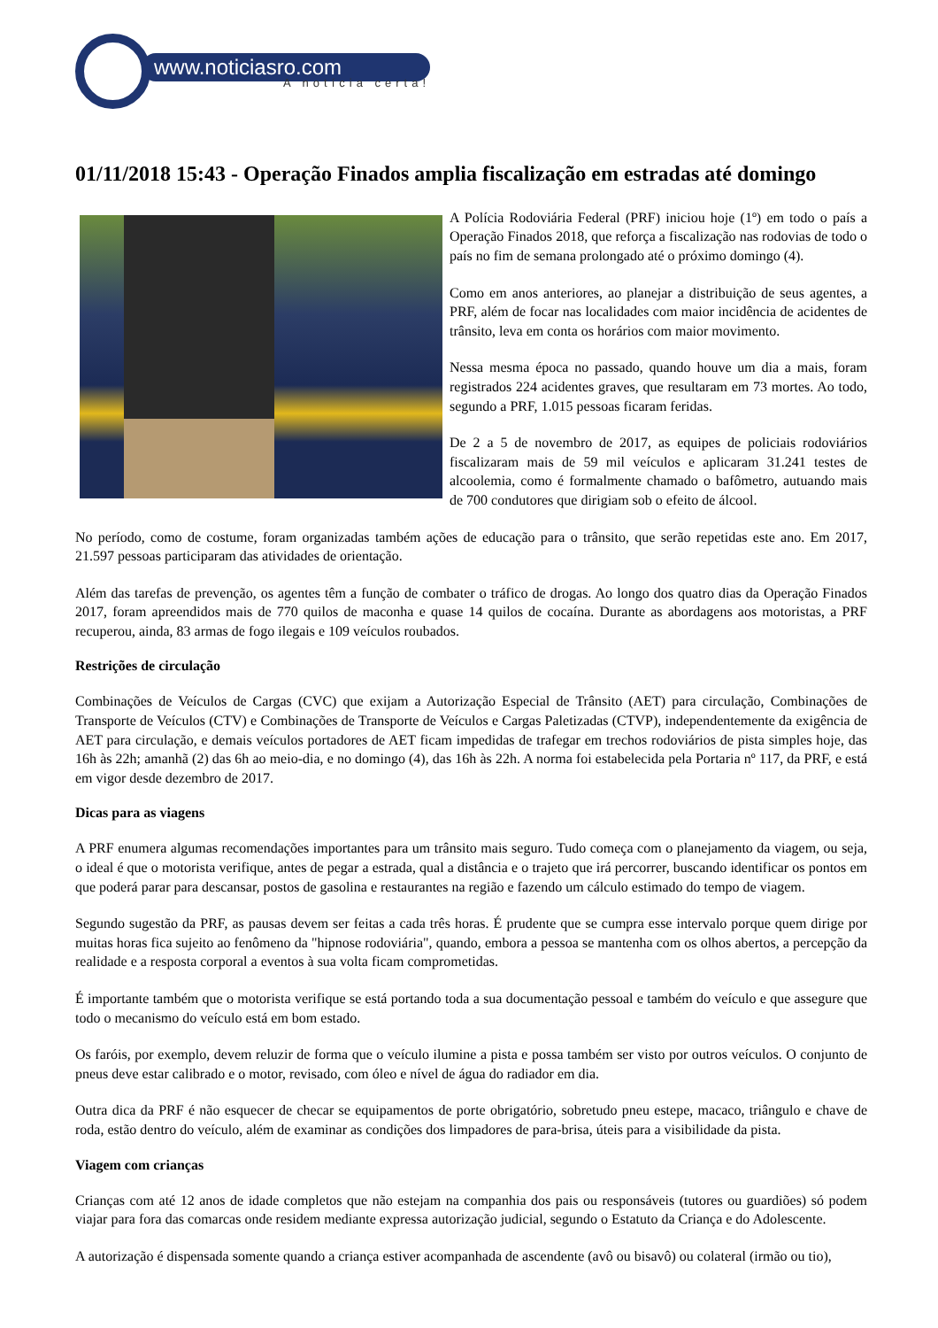www.noticiasro.com
A notícia certa!
01/11/2018 15:43 - Operação Finados amplia fiscalização em estradas até domingo
A Polícia Rodoviária Federal (PRF) iniciou hoje (1º) em todo o país a Operação Finados 2018, que reforça a fiscalização nas rodovias de todo o país no fim de semana prolongado até o próximo domingo (4).
Como em anos anteriores, ao planejar a distribuição de seus agentes, a PRF, além de focar nas localidades com maior incidência de acidentes de trânsito, leva em conta os horários com maior movimento.
Nessa mesma época no passado, quando houve um dia a mais, foram registrados 224 acidentes graves, que resultaram em 73 mortes. Ao todo, segundo a PRF, 1.015 pessoas ficaram feridas.
De 2 a 5 de novembro de 2017, as equipes de policiais rodoviários fiscalizaram mais de 59 mil veículos e aplicaram 31.241 testes de alcoolemia, como é formalmente chamado o bafômetro, autuando mais de 700 condutores que dirigiam sob o efeito de álcool.
No período, como de costume, foram organizadas também ações de educação para o trânsito, que serão repetidas este ano. Em 2017, 21.597 pessoas participaram das atividades de orientação.
Além das tarefas de prevenção, os agentes têm a função de combater o tráfico de drogas. Ao longo dos quatro dias da Operação Finados 2017, foram apreendidos mais de 770 quilos de maconha e quase 14 quilos de cocaína. Durante as abordagens aos motoristas, a PRF recuperou, ainda, 83 armas de fogo ilegais e 109 veículos roubados.
Restrições de circulação
Combinações de Veículos de Cargas (CVC) que exijam a Autorização Especial de Trânsito (AET) para circulação, Combinações de Transporte de Veículos (CTV) e Combinações de Transporte de Veículos e Cargas Paletizadas (CTVP), independentemente da exigência de AET para circulação, e demais veículos portadores de AET ficam impedidas de trafegar em trechos rodoviários de pista simples hoje, das 16h às 22h; amanhã (2) das 6h ao meio-dia, e no domingo (4), das 16h às 22h. A norma foi estabelecida pela Portaria nº 117, da PRF, e está em vigor desde dezembro de 2017.
Dicas para as viagens
A PRF enumera algumas recomendações importantes para um trânsito mais seguro. Tudo começa com o planejamento da viagem, ou seja, o ideal é que o motorista verifique, antes de pegar a estrada, qual a distância e o trajeto que irá percorrer, buscando identificar os pontos em que poderá parar para descansar, postos de gasolina e restaurantes na região e fazendo um cálculo estimado do tempo de viagem.
Segundo sugestão da PRF, as pausas devem ser feitas a cada três horas. É prudente que se cumpra esse intervalo porque quem dirige por muitas horas fica sujeito ao fenômeno da "hipnose rodoviária", quando, embora a pessoa se mantenha com os olhos abertos, a percepção da realidade e a resposta corporal a eventos à sua volta ficam comprometidas.
É importante também que o motorista verifique se está portando toda a sua documentação pessoal e também do veículo e que assegure que todo o mecanismo do veículo está em bom estado.
Os faróis, por exemplo, devem reluzir de forma que o veículo ilumine a pista e possa também ser visto por outros veículos. O conjunto de pneus deve estar calibrado e o motor, revisado, com óleo e nível de água do radiador em dia.
Outra dica da PRF é não esquecer de checar se equipamentos de porte obrigatório, sobretudo pneu estepe, macaco, triângulo e chave de roda, estão dentro do veículo, além de examinar as condições dos limpadores de para-brisa, úteis para a visibilidade da pista.
Viagem com crianças
Crianças com até 12 anos de idade completos que não estejam na companhia dos pais ou responsáveis (tutores ou guardiões) só podem viajar para fora das comarcas onde residem mediante expressa autorização judicial, segundo o Estatuto da Criança e do Adolescente.
A autorização é dispensada somente quando a criança estiver acompanhada de ascendente (avô ou bisavô) ou colateral (irmão ou tio),